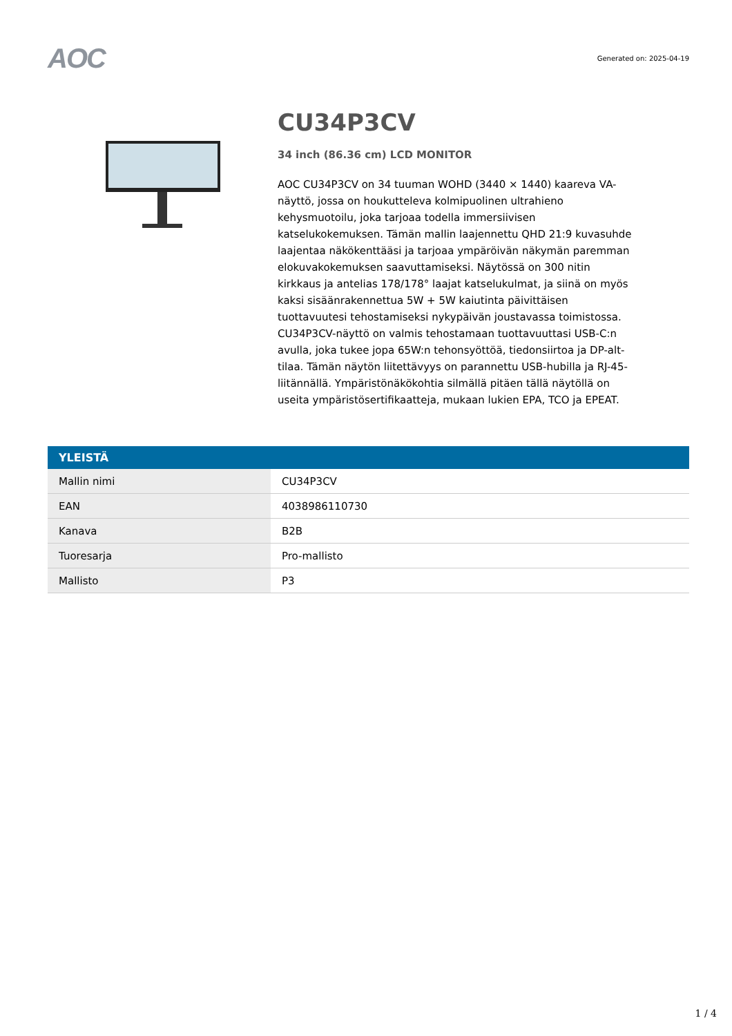AOC
Generated on: 2025-04-19
CU34P3CV
34 inch (86.36 cm) LCD MONITOR
AOC CU34P3CV on 34 tuuman WOHD (3440 × 1440) kaareva VA-näyttö, jossa on houkutteleva kolmipuolinen ultrahieno kehysmuotoilu, joka tarjoaa todella immersiivisen katselukokemuksen. Tämän mallin laajennettu QHD 21:9 kuvasuhde laajentaa näkökenttääsi ja tarjoaa ympäröivän näkymän paremman elokuvakokemuksen saavuttamiseksi. Näytössä on 300 nitin kirkkaus ja antelias 178/178° laajat katselukulmat, ja siinä on myös kaksi sisäänrakennettua 5W + 5W kaiutinta päivittäisen tuottavuutesi tehostamiseksi nykypäivän joustavassa toimistossa. CU34P3CV-näyttö on valmis tehostamaan tuottavuuttasi USB-C:n avulla, joka tukee jopa 65W:n tehonsyöttöä, tiedonsiirtoa ja DP-alt-tilaa. Tämän näytön liitettävyys on parannettu USB-hubilla ja RJ-45-liitännällä. Ympäristönäkökohtia silmällä pitäen tällä näytöllä on useita ympäristösertifikaatteja, mukaan lukien EPA, TCO ja EPEAT.
| YLEISTÄ | |
| --- | --- |
| Mallin nimi | CU34P3CV |
| EAN | 4038986110730 |
| Kanava | B2B |
| Tuoresarja | Pro-mallisto |
| Mallisto | P3 |
1 / 4